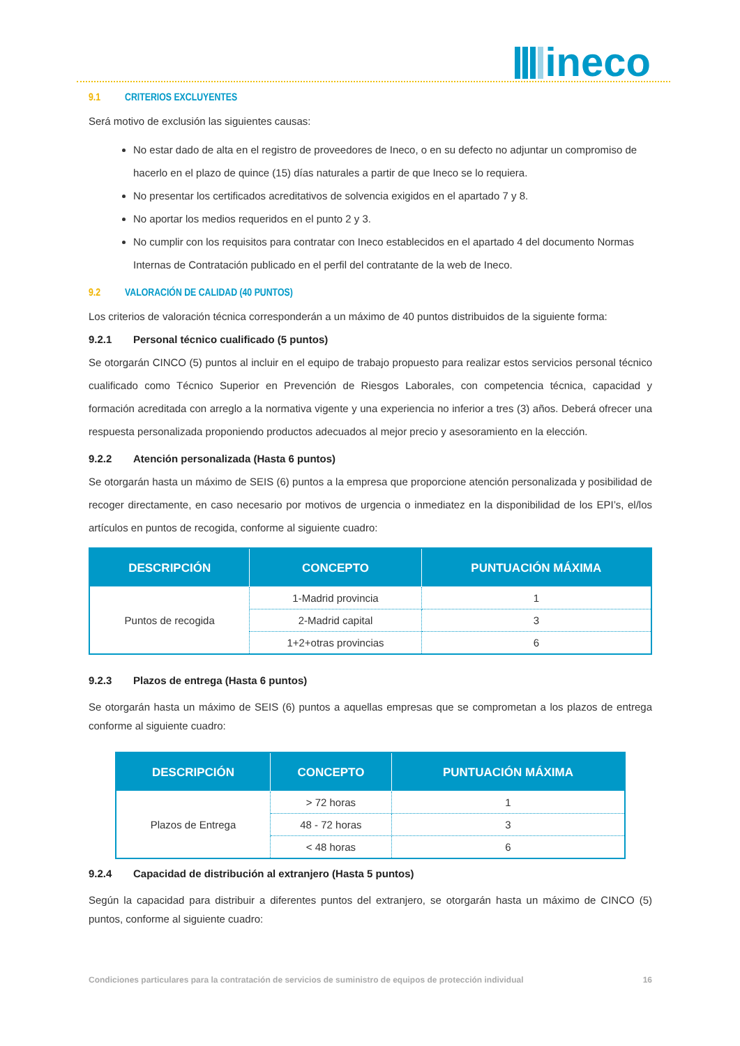ineco
9.1 CRITERIOS EXCLUYENTES
Será motivo de exclusión las siguientes causas:
No estar dado de alta en el registro de proveedores de Ineco, o en su defecto no adjuntar un compromiso de hacerlo en el plazo de quince (15) días naturales a partir de que Ineco se lo requiera.
No presentar los certificados acreditativos de solvencia exigidos en el apartado 7 y 8.
No aportar los medios requeridos en el punto 2 y 3.
No cumplir con los requisitos para contratar con Ineco establecidos en el apartado 4 del documento Normas Internas de Contratación publicado en el perfil del contratante de la web de Ineco.
9.2 VALORACIÓN DE CALIDAD (40 PUNTOS)
Los criterios de valoración técnica corresponderán a un máximo de 40 puntos distribuidos de la siguiente forma:
9.2.1 Personal técnico cualificado (5 puntos)
Se otorgarán CINCO (5) puntos al incluir en el equipo de trabajo propuesto para realizar estos servicios personal técnico cualificado como Técnico Superior en Prevención de Riesgos Laborales, con competencia técnica, capacidad y formación acreditada con arreglo a la normativa vigente y una experiencia no inferior a tres (3) años. Deberá ofrecer una respuesta personalizada proponiendo productos adecuados al mejor precio y asesoramiento en la elección.
9.2.2 Atención personalizada (Hasta 6 puntos)
Se otorgarán hasta un máximo de SEIS (6) puntos a la empresa que proporcione atención personalizada y posibilidad de recoger directamente, en caso necesario por motivos de urgencia o inmediatez en la disponibilidad de los EPI’s, el/los artículos en puntos de recogida, conforme al siguiente cuadro:
| DESCRIPCIÓN | CONCEPTO | PUNTUACIÓN MÁXIMA |
| --- | --- | --- |
| Puntos de recogida | 1-Madrid provincia | 1 |
| | 2-Madrid capital | 3 |
| | 1+2+otras provincias | 6 |
9.2.3 Plazos de entrega (Hasta 6 puntos)
Se otorgarán hasta un máximo de SEIS (6) puntos a aquellas empresas que se comprometan a los plazos de entrega conforme al siguiente cuadro:
| DESCRIPCIÓN | CONCEPTO | PUNTUACIÓN MÁXIMA |
| --- | --- | --- |
| Plazos de Entrega | > 72 horas | 1 |
| | 48 - 72 horas | 3 |
| | < 48 horas | 6 |
9.2.4 Capacidad de distribución al extranjero (Hasta 5 puntos)
Según la capacidad para distribuir a diferentes puntos del extranjero, se otorgarán hasta un máximo de CINCO (5) puntos, conforme al siguiente cuadro:
Condiciones particulares para la contratación de servicios de suministro de equipos de protección individual 16